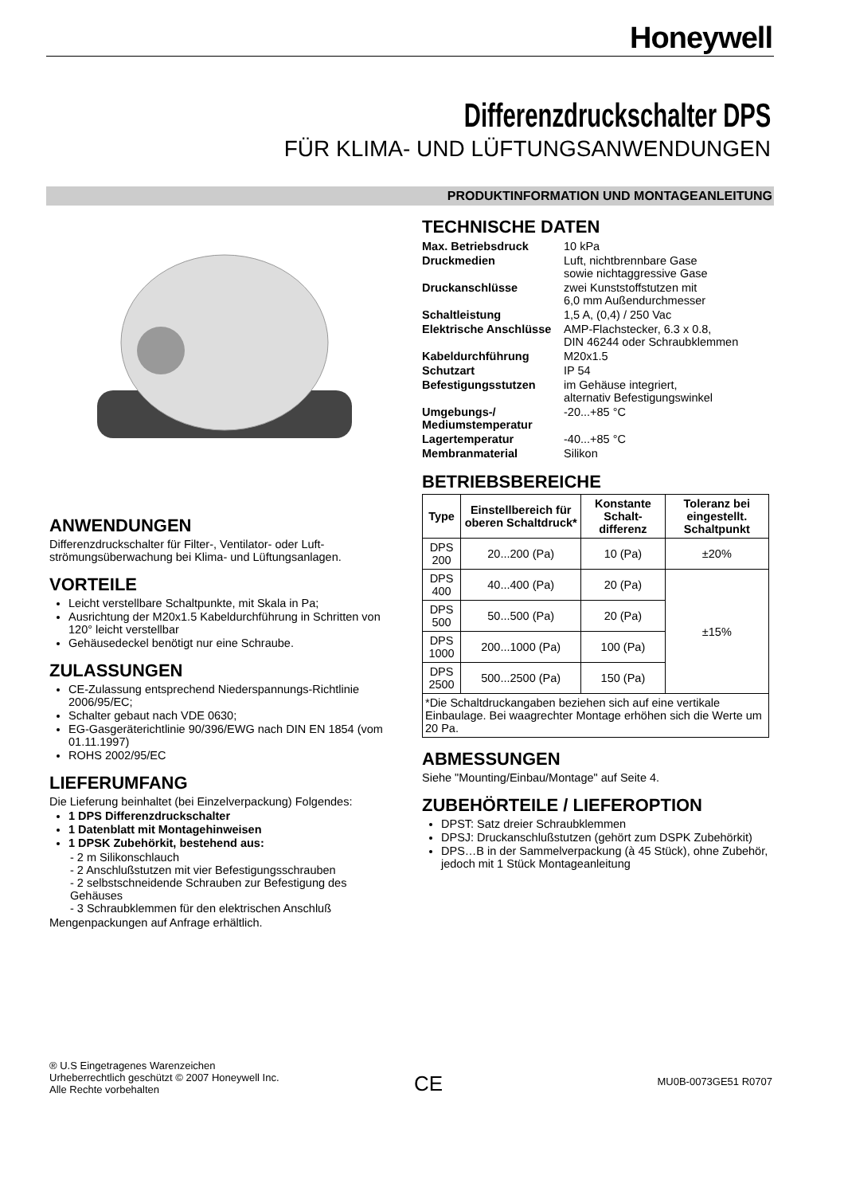Honeywell
Differenzdruckschalter DPS
FÜR KLIMA- UND LÜFTUNGSANWENDUNGEN
PRODUKTINFORMATION UND MONTAGEANLEITUNG
ANWENDUNGEN
Differenzdruckschalter für Filter-, Ventilator- oder Luft-strömungsüberwachung bei Klima- und Lüftungsanlagen.
VORTEILE
Leicht verstellbare Schaltpunkte, mit Skala in Pa;
Ausrichtung der M20x1.5 Kabeldurchführung in Schritten von 120° leicht verstellbar
Gehäusedeckel benötigt nur eine Schraube.
ZULASSUNGEN
CE-Zulassung entsprechend Niederspannungs-Richtlinie 2006/95/EC;
Schalter gebaut nach VDE 0630;
EG-Gasgeräterichtlinie 90/396/EWG nach DIN EN 1854 (vom 01.11.1997)
ROHS 2002/95/EC
LIEFERUMFANG
Die Lieferung beinhaltet (bei Einzelverpackung) Folgendes:
1 DPS Differenzdruckschalter
1 Datenblatt mit Montagehinweisen
1 DPSK Zubehörkit, bestehend aus:
- 2 m Silikonschlauch
- 2 Anschlußstutzen mit vier Befestigungsschrauben
- 2 selbstschneidende Schrauben zur Befestigung des Gehäuses
- 3 Schraubklemmen für den elektrischen Anschluß
Mengenpackungen auf Anfrage erhältlich.
TECHNISCHE DATEN
| Max. Betriebsdruck | 10 kPa |
| Druckmedien | Luft, nichtbrennbare Gase sowie nichtaggressive Gase |
| Druckanschlüsse | zwei Kunststoffstutzen mit 6,0 mm Außendurchmesser |
| Schaltleistung | 1,5 A, (0,4) / 250 Vac |
| Elektrische Anschlüsse | AMP-Flachstecker, 6.3 x 0.8, DIN 46244 oder Schraubklemmen |
| Kabeldurchführung | M20x1.5 |
| Schutzart | IP 54 |
| Befestigungsstutzen | im Gehäuse integriert, alternativ Befestigungswinkel |
| Umgebungs-/ Mediumstemperatur | -20...+85 °C |
| Lagertemperatur | -40...+85 °C |
| Membranmaterial | Silikon |
BETRIEBSBEREICHE
| Type | Einstellbereich für oberen Schaltdruck* | Konstante Schalt-differenz | Toleranz bei eingestellt. Schaltpunkt |
| --- | --- | --- | --- |
| DPS 200 | 20...200 (Pa) | 10 (Pa) | ±20% |
| DPS 400 | 40...400 (Pa) | 20 (Pa) | ±15% |
| DPS 500 | 50...500 (Pa) | 20 (Pa) | |
| DPS 1000 | 200...1000 (Pa) | 100 (Pa) | |
| DPS 2500 | 500...2500 (Pa) | 150 (Pa) | |
| *Die Schaltdruckangaben beziehen sich auf eine vertikale Einbaulage. Bei waagrechter Montage erhöhen sich die Werte um 20 Pa. | | | |
ABMESSUNGEN
Siehe "Mounting/Einbau/Montage" auf Seite 4.
ZUBEHÖRTEILE / LIEFEROPTION
DPST: Satz dreier Schraubklemmen
DPSJ: Druckanschlußstutzen (gehört zum DSPK Zubehörkit)
DPS…B in der Sammelverpackung (à 45 Stück), ohne Zubehör, jedoch mit 1 Stück Montageanleitung
® U.S Eingetragenes Warenzeichen
Urheberrechtlich geschützt © 2007 Honeywell Inc.
Alle Rechte vorbehalten
CE MU0B-0073GE51 R0707